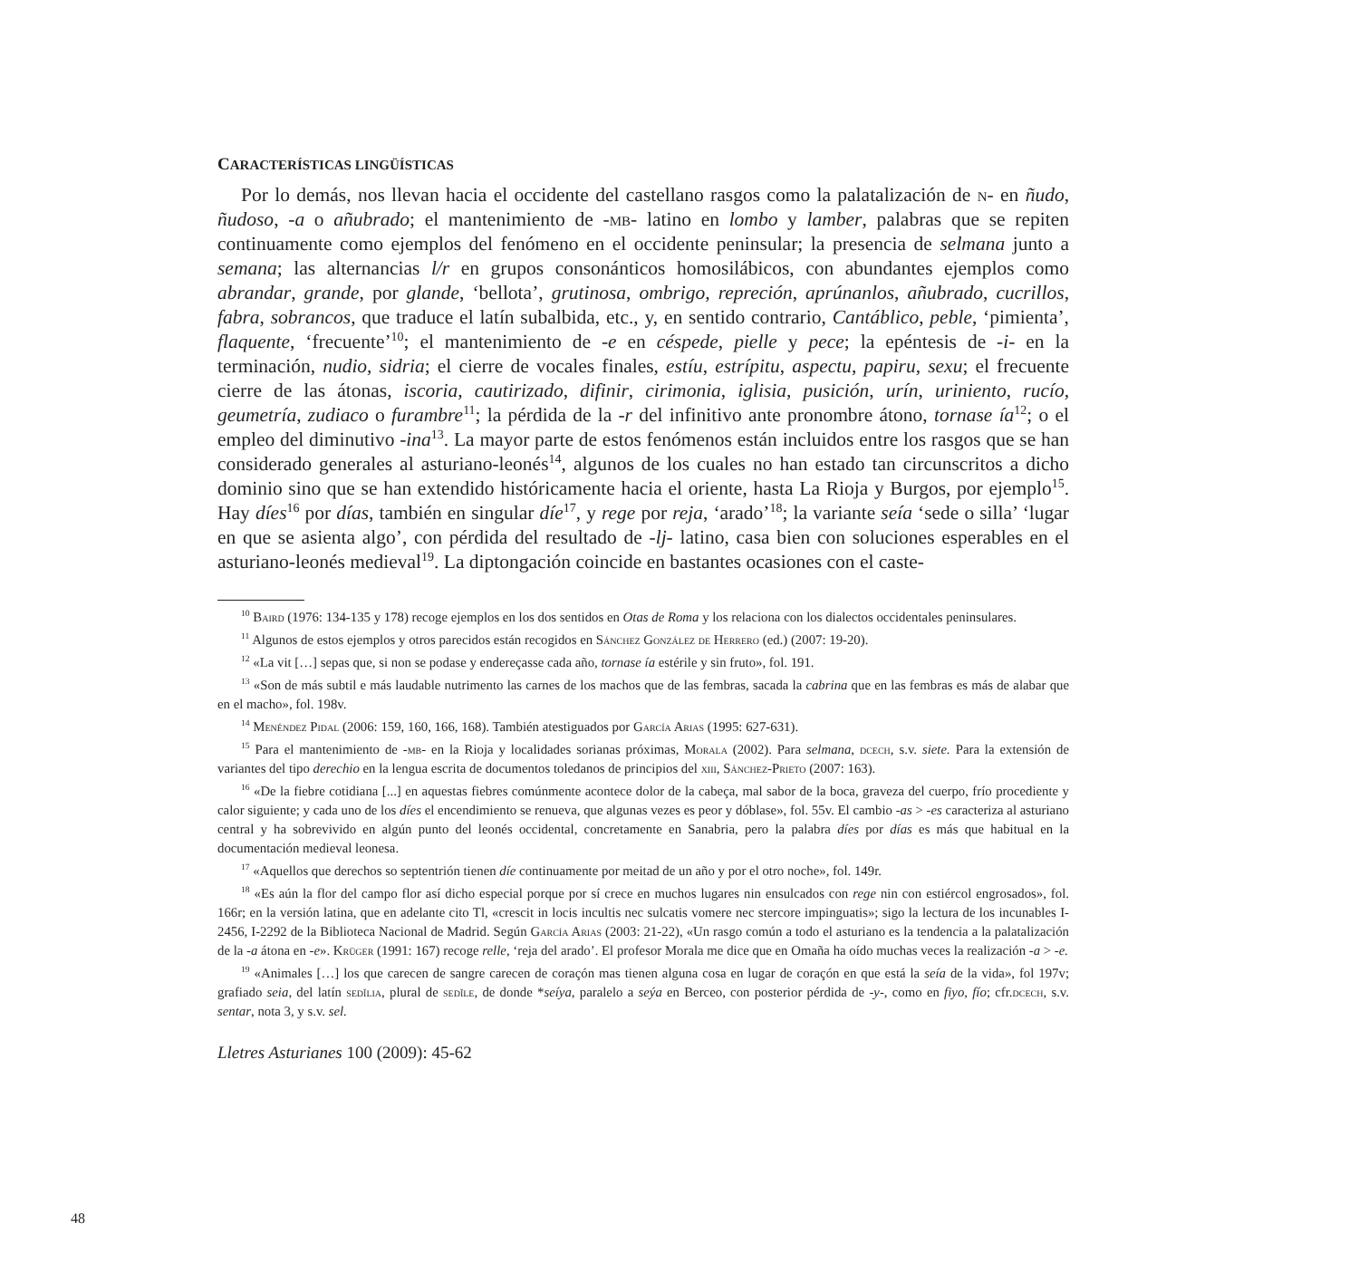CARACTERÍSTICAS LINGÜÍSTICAS
Por lo demás, nos llevan hacia el occidente del castellano rasgos como la palatalización de n- en ñudo, ñudoso, -a o añubrado; el mantenimiento de -mb- latino en lombo y lamber, palabras que se repiten continuamente como ejemplos del fenómeno en el occidente peninsular; la presencia de selmana junto a semana; las alternancias l/r en grupos consonánticos homosilábicos, con abundantes ejemplos como abrandar, grande, por glande, ‘bellota’, grutinosa, ombrigo, repreción, aprúnanlos, añubrado, cucrillos, fabra, sobrancos, que traduce el latín subalbida, etc., y, en sentido contrario, Cantáblico, peble, ‘pimienta’, flaquente, ‘frecuente’<sup>10</sup>; el mantenimiento de -e en céspede, pielle y pece; la epéntesis de -i- en la terminación, nudio, sidria; el cierre de vocales finales, estíu, estrípitu, aspectu, papiru, sexu; el frecuente cierre de las átonas, iscoria, cautirizado, difinir, cirimonia, iglisia, pusición, urín, uriniento, rucío, geumetría, zudiaco o furambre<sup>11</sup>; la pérdida de la -r del infinitivo ante pronombre átono, tornase ía<sup>12</sup>; o el empleo del diminutivo -ina<sup>13</sup>. La mayor parte de estos fenómenos están incluidos entre los rasgos que se han considerado generales al asturiano-leonés<sup>14</sup>, algunos de los cuales no han estado tan circunscritos a dicho dominio sino que se han extendido históricamente hacia el oriente, hasta La Rioja y Burgos, por ejemplo<sup>15</sup>. Hay díes<sup>16</sup> por días, también en singular díe<sup>17</sup>, y rege por reja, ‘arado’<sup>18</sup>; la variante seía ‘sede o silla’ ‘lugar en que se asienta algo’, con pérdida del resultado de -lj- latino, casa bien con soluciones esperables en el asturiano-leonés medieval<sup>19</sup>. La diptongación coincide en bastantes ocasiones con el caste-
<sup>10</sup> Baird (1976: 134-135 y 178) recoge ejemplos en los dos sentidos en Otas de Roma y los relaciona con los dialectos occidentales peninsulares.
<sup>11</sup> Algunos de estos ejemplos y otros parecidos están recogidos en Sánchez González de Herrero (ed.) (2007: 19-20).
<sup>12</sup> «La vit […] sepas que, si non se podase y endereçasse cada año, tornase ía estérile y sin fruto», fol. 191.
<sup>13</sup> «Son de más subtil e más laudable nutrimento las carnes de los machos que de las fembras, sacada la cabrina que en las fembras es más de alabar que en el macho», fol. 198v.
<sup>14</sup> Menéndez Pidal (2006: 159, 160, 166, 168). También atestiguados por García Arias (1995: 627-631).
<sup>15</sup> Para el mantenimiento de -mb- en la Rioja y localidades sorianas próximas, Morala (2002). Para selmana, dcech, s.v. siete. Para la extensión de variantes del tipo derechio en la lengua escrita de documentos toledanos de principios del xiii, Sánchez-Prieto (2007: 163).
<sup>16</sup> «De la fiebre cotidiana [...] en aquestas fiebres comúnmente acontece dolor de la cabeça, mal sabor de la boca, graveza del cuerpo, frío procediente y calor siguiente; y cada uno de los díes el encendimiento se renueva, que algunas vezes es peor y dóblase», fol. 55v. El cambio -as > -es caracteriza al asturiano central y ha sobrevivido en algún punto del leonés occidental, concretamente en Sanabria, pero la palabra díes por días es más que habitual en la documentación medieval leonesa.
<sup>17</sup> «Aquellos que derechos so septentrión tienen díe continuamente por meitad de un año y por el otro noche», fol. 149r.
<sup>18</sup> «Es aún la flor del campo flor así dicho especial porque por sí crece en muchos lugares nin ensulcados con rege nin con estiércol engrosados», fol. 166r; en la versión latina, que en adelante cito Tl, «crescit in locis incultis nec sulcatis vomere nec stercore impinguatis»; sigo la lectura de los incunables I-2456, I-2292 de la Biblioteca Nacional de Madrid. Según García Arias (2003: 21-22), «Un rasgo común a todo el asturiano es la tendencia a la palatalización de la -a átona en -e». Krüger (1991: 167) recoge relle, ‘reja del arado’. El profesor Morala me dice que en Omaña ha oído muchas veces la realización -a > -e.
<sup>19</sup> «Animales […] los que carecen de sangre carecen de coraçón mas tienen alguna cosa en lugar de coraçón en que está la seía de la vida», fol 197v; grafiado seia, del latín sedĭlia, plural de sedĭle, de donde *seíya, paralelo a seýa en Berceo, con posterior pérdida de -y-, como en fiyo, fío; cfr.dcech, s.v. sentar, nota 3, y s.v. sel.
Lletres Asturianes 100 (2009): 45-62
48